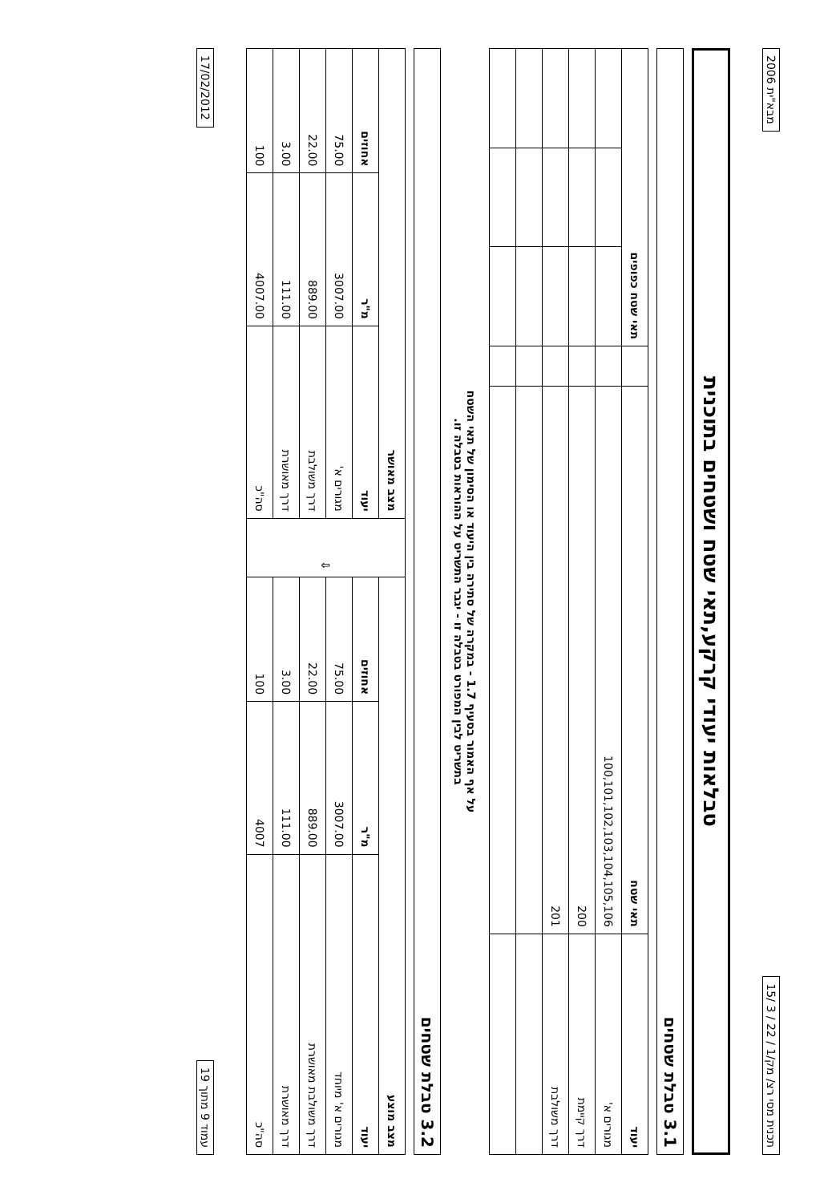תכנית מסי רצ/ מק/1 / 22 / 3 /15 מבא"ית 2006
טבלאות יעודי קרקע,תאי שטח ושטחים בתוכנית
3.1 טבלת שטחים
| יעוד | תאי שטח | | תאי שטח כפופים | | |
| --- | --- | --- | --- | --- | --- |
| מגורים א' | 100,101,102,103,104,105,106 | | | | |
| דרך קיימת | 200 | | | | |
| דרך משולבת | 201 | | | | |
על אף האמור בסעיף 1.7 - במקרה של סתירה בין היעוד או הסימון של תאי השטח
בתשריט לבין המפורט בטבלה זו - יגבר התשריט על ההוראות בטבלה זו.
3.2 טבלת שטחים
| מצב מוצע | | | ⇩ | מצב מאושר | | |
| --- | --- | --- | --- | --- | --- | --- |
| יעוד | מ"ר | אחוזים | | יעוד | מ"ר | אחוזים |
| מגורים א' מיוחד | 3007.00 | 75.00 | | מגורים א' | 3007.00 | 75.00 |
| דרך משולבת מאושרת | 889.00 | 22.00 | | דרך משולבת | 889.00 | 22.00 |
| דרך מאושרת | 111.00 | 3.00 | | דרך מאושרת | 111.00 | 3.00 |
| סה"כ | 4007 | 100 | | סה"כ | 4007.00 | 100 |
עמוד 9 מתוך 19 17/02/2012